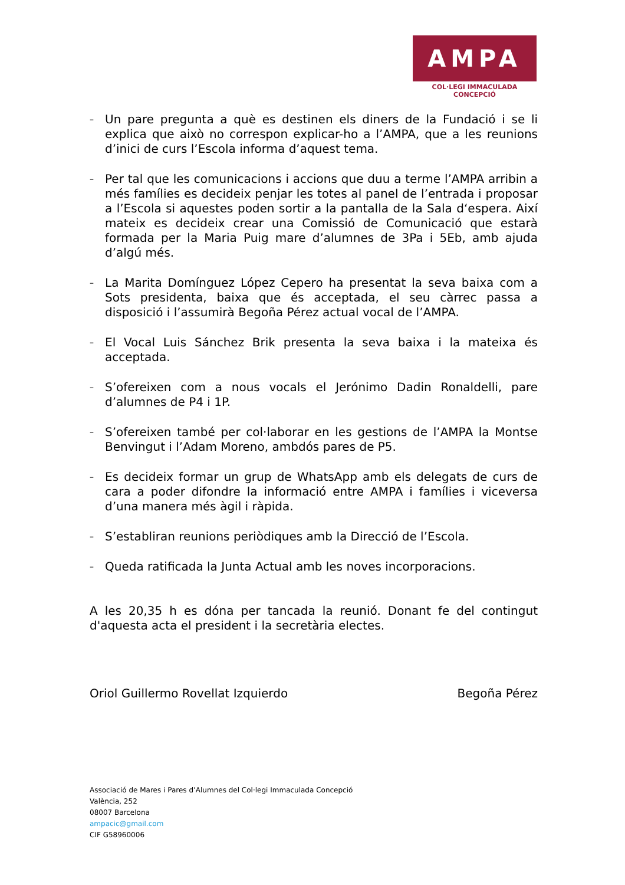AMPA
COL·LEGI IMMACULADA CONCEPCIÓ
– Un pare pregunta a què es destinen els diners de la Fundació i se li explica que això no correspon explicar-ho a l’AMPA, que a les reunions d’inici de curs l’Escola informa d’aquest tema.
– Per tal que les comunicacions i accions que duu a terme l’AMPA arribin a més famílies es decideix penjar les totes al panel de l’entrada i proposar a l’Escola si aquestes poden sortir a la pantalla de la Sala d‘espera. Així mateix es decideix crear una Comissió de Comunicació que estarà formada per la Maria Puig mare d’alumnes de 3Pa i 5Eb, amb ajuda d’algú més.
– La Marita Domínguez López Cepero ha presentat la seva baixa com a Sots presidenta, baixa que és acceptada, el seu càrrec passa a disposició i l’assumirà Begoña Pérez actual vocal de l’AMPA.
– El Vocal Luis Sánchez Brik presenta la seva baixa i la mateixa és acceptada.
– S’ofereixen com a nous vocals el Jerónimo Dadin Ronaldelli, pare d’alumnes de P4 i 1P.
– S’ofereixen també per col·laborar en les gestions de l’AMPA la Montse Benvingut i l’Adam Moreno, ambdós pares de P5.
– Es decideix formar un grup de WhatsApp amb els delegats de curs de cara a poder difondre la informació entre AMPA i famílies i viceversa d’una manera més àgil i ràpida.
– S’establiran reunions periòdiques amb la Direcció de l’Escola.
– Queda ratificada la Junta Actual amb les noves incorporacions.
A les 20,35 h es dóna per tancada la reunió. Donant fe del contingut d'aquesta acta el president i la secretària electes.
Oriol Guillermo Rovellat Izquierdo Begoña Pérez
Associació de Mares i Pares d’Alumnes del Col·legi Immaculada Concepció
València, 252
08007 Barcelona
ampacic@gmail.com
CIF G58960006